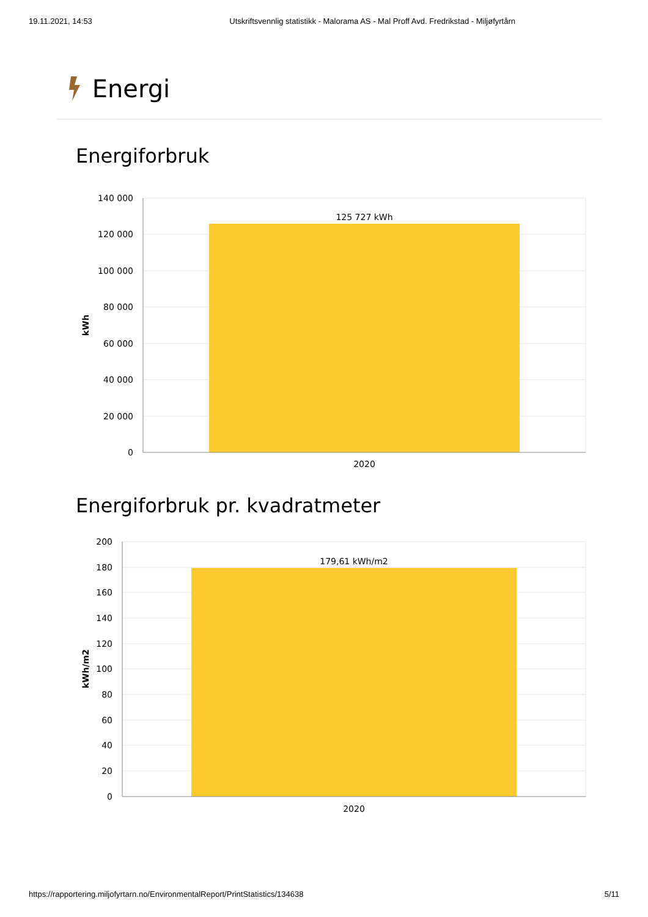19.11.2021, 14:53 Utskriftsvennlig statistikk - Malorama AS - Mal Proff Avd. Fredrikstad - Miljøfyrtårn
Energi
Energiforbruk
140 000
120 000
100 000
80 000
60 000
40 000
20 000
0
125 727 kWh
2020
kWh
Energiforbruk pr. kvadratmeter
200
180
160
140
120
100
80
60
40
20
0
179,61 kWh/m2
2020
kWh/m2
https://rapportering.miljofyrtarn.no/EnvironmentalReport/PrintStatistics/134638 5/11